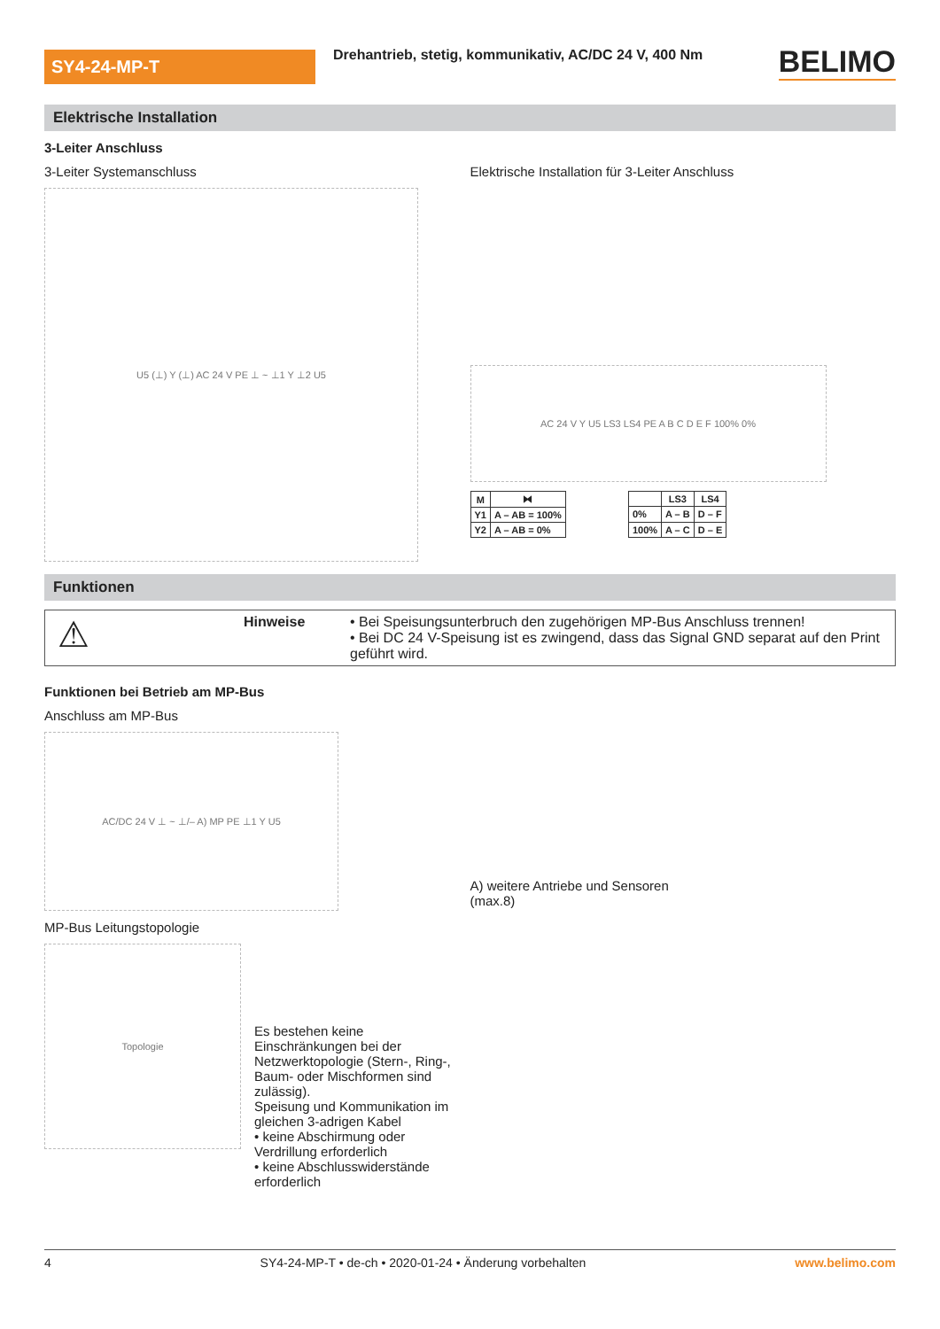SY4-24-MP-T
Drehantrieb, stetig, kommunikativ, AC/DC 24 V, 400 Nm
BELIMO
Elektrische Installation
3-Leiter Anschluss
3-Leiter Systemanschluss
U5 (⊥) Y (⊥) AC 24 V PE ⊥ ~ ⊥1 Y ⊥2 U5
Elektrische Installation für 3-Leiter Anschluss
AC 24 V Y U5 LS3 LS4 PE A B C D E F 100% 0%
| M | ⧓ |
| --- | --- |
| Y1 | A – AB = 100% |
| Y2 | A – AB = 0% |
| | LS3 | LS4 |
| --- | --- | --- |
| 0% | A – B | D – F |
| 100% | A – C | D – E |
Funktionen
⚠
Hinweise • Bei Speisungsunterbruch den zugehörigen MP-Bus Anschluss trennen!
• Bei DC 24 V-Speisung ist es zwingend, dass das Signal GND separat auf den Print geführt wird.
Funktionen bei Betrieb am MP-Bus
Anschluss am MP-Bus
AC/DC 24 V ⊥ ~ ⊥/– A) MP PE ⊥1 Y U5
A) weitere Antriebe und Sensoren
(max.8)
MP-Bus Leitungstopologie
Topologie
Es bestehen keine Einschränkungen bei der Netzwerktopologie (Stern-, Ring-, Baum- oder Mischformen sind zulässig).
Speisung und Kommunikation im gleichen 3-adrigen Kabel
• keine Abschirmung oder Verdrillung erforderlich
• keine Abschlusswiderstände erforderlich
4 SY4-24-MP-T • de-ch • 2020-01-24 • Änderung vorbehalten www.belimo.com